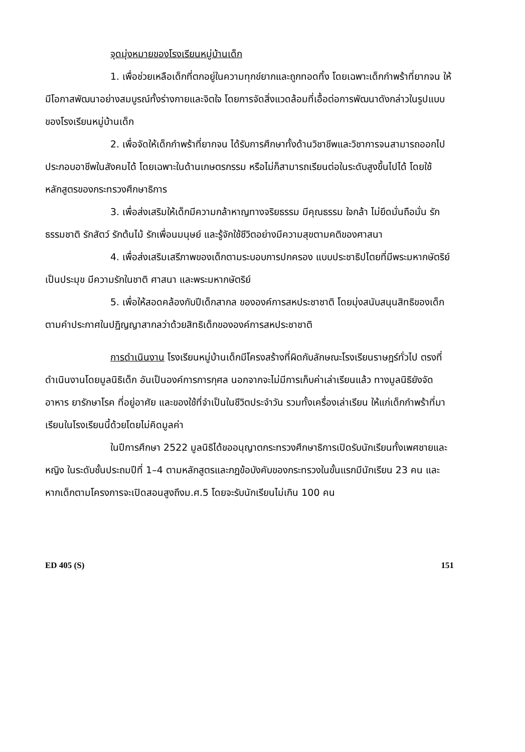จุดมุ่งหมายของโรงเรียนหมู่บ้านเด็ก
1. เพื่อช่วยเหลือเด็กที่ตกอยู่ในความทุกข์ยากและถูกทอดทิ้ง โดยเฉพาะเด็กกำพร้าที่ยากจน ให้มีโอกาสพัฒนาอย่างสมบูรณ์ทั้งร่างกายและจิตใจ โดยการจัดสิ่งแวดล้อมที่เอื้อต่อการพัฒนาดังกล่าวในรูปแบบของโรงเรียนหมู่บ้านเด็ก
2. เพื่อจัดให้เด็กกำพร้าที่ยากจน ได้รับการศึกษาทั้งด้านวิชาชีพและวิชาการจนสามารถออกไปประกอบอาชีพในสังคมได้ โดยเฉพาะในด้านเกษตรกรรม หรือไม่ก็สามารถเรียนต่อในระดับสูงขึ้นไปได้ โดยใช้หลักสูตรของกระทรวงศึกษาธิการ
3. เพื่อส่งเสริมให้เด็กมีความกล้าหาญทางจริยธรรม มีคุณธรรม ใจกล้า ไม่ยึดมั่นถือมั่น รักธรรมชาติ รักสัตว์ รักต้นไม้ รักเพื่อนมนุษย์ และรู้จักใช้ชีวิตอย่างมีความสุขตามคติของศาสนา
4. เพื่อส่งเสริมเสรีภาพของเด็กตามระบอบการปกครอง แบบประชาธิปไตยที่มีพระมหากษัตริย์เป็นประมุข มีความรักในชาติ ศาสนา และพระมหากษัตริย์
5. เพื่อให้สอดคล้องกับปีเด็กสากล ขององค์การสหประชาชาติ โดยมุ่งสนับสนุนสิทธิของเด็ก ตามคำประกาศในปฏิญญาสากลว่าด้วยสิทธิเด็กขององค์การสหประชาชาติ
การดำเนินงาน โรงเรียนหมู่บ้านเด็กมีโครงสร้างที่ผิดกับลักษณะโรงเรียนราษฎร์ทั่วไป ตรงที่ดำเนินงานโดยมูลนิธิเด็ก อันเป็นองค์การการกุศล นอกจากจะไม่มีการเก็บค่าเล่าเรียนแล้ว ทางมูลนิธิยังจัดอาหาร ยารักษาโรค ที่อยู่อาศัย และของใช้ที่จำเป็นในชีวิตประจำวัน รวมทั้งเครื่องเล่าเรียน ให้แก่เด็กกำพร้าที่มาเรียนในโรงเรียนนี้ด้วยโดยไม่คิดมูลค่า
ในปีการศึกษา 2522 มูลนิธิได้ขออนุญาตกระทรวงศึกษาธิการเปิดรับนักเรียนทั้งเพศชายและหญิง ในระดับชั้นประถมปีที่ 1–4 ตามหลักสูตรและกฎข้อบังคับของกระทรวงในขั้นแรกมีนักเรียน 23 คน และหากเด็กตามโครงการจะเปิดสอนสูงถึงม.ศ.5 โดยจะรับนักเรียนไม่เกิน 100 คน
ED 405 (S) 151